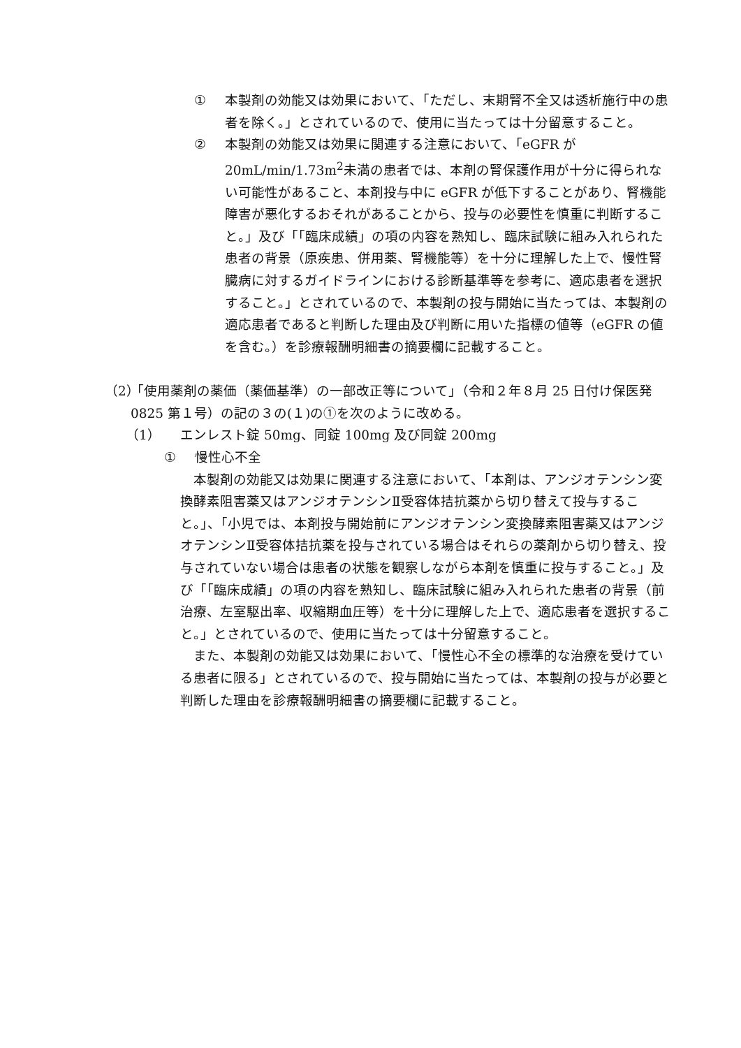① 本製剤の効能又は効果において、「ただし、末期腎不全又は透析施行中の患者を除く。」とされているので、使用に当たっては十分留意すること。
② 本製剤の効能又は効果に関連する注意において、「eGFR が 20mL/min/1.73m<sup>2</sup>未満の患者では、本剤の腎保護作用が十分に得られない可能性があること、本剤投与中に eGFR が低下することがあり、腎機能障害が悪化するおそれがあることから、投与の必要性を慎重に判断すること。」及び「「臨床成績」の項の内容を熟知し、臨床試験に組み入れられた患者の背景（原疾患、併用薬、腎機能等）を十分に理解した上で、慢性腎臓病に対するガイドラインにおける診断基準等を参考に、適応患者を選択すること。」とされているので、本製剤の投与開始に当たっては、本製剤の適応患者であると判断した理由及び判断に用いた指標の値等（eGFR の値を含む。）を診療報酬明細書の摘要欄に記載すること。
（2）
「使用薬剤の薬価（薬価基準）の一部改正等について」（令和２年８月 25 日付け保医発 0825 第１号）の記の３の(１)の①を次のように改める。
（1） エンレスト錠 50mg、同錠 100mg 及び同錠 200mg
① 慢性心不全
本製剤の効能又は効果に関連する注意において、「本剤は、アンジオテンシン変換酵素阻害薬又はアンジオテンシンⅡ受容体拮抗薬から切り替えて投与すること。」、「小児では、本剤投与開始前にアンジオテンシン変換酵素阻害薬又はアンジオテンシンⅡ受容体拮抗薬を投与されている場合はそれらの薬剤から切り替え、投与されていない場合は患者の状態を観察しながら本剤を慎重に投与すること。」及び「「臨床成績」の項の内容を熟知し、臨床試験に組み入れられた患者の背景（前治療、左室駆出率、収縮期血圧等）を十分に理解した上で、適応患者を選択すること。」とされているので、使用に当たっては十分留意すること。
また、本製剤の効能又は効果において、「慢性心不全の標準的な治療を受けている患者に限る」とされているので、投与開始に当たっては、本製剤の投与が必要と判断した理由を診療報酬明細書の摘要欄に記載すること。